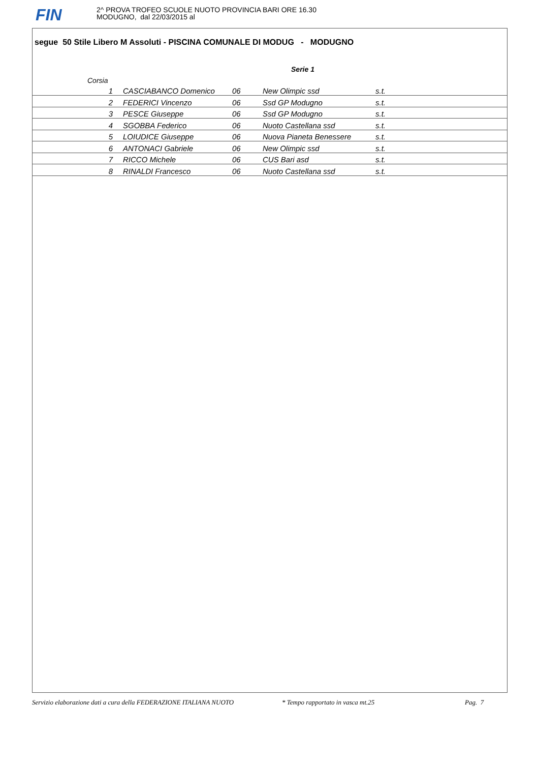FIN
2^ PROVA TROFEO SCUOLE NUOTO PROVINCIA BARI ORE 16.30
MODUGNO, dal 22/03/2015 al
segue 50 Stile Libero M Assoluti - PISCINA COMUNALE DI MODUG - MODUGNO
Serie 1
| | Corsia | | | | |
| | 1 | CASCIABANCO Domenico | 06 | New Olimpic ssd | s.t. |
| | 2 | FEDERICI Vincenzo | 06 | Ssd GP Modugno | s.t. |
| | 3 | PESCE Giuseppe | 06 | Ssd GP Modugno | s.t. |
| | 4 | SGOBBA Federico | 06 | Nuoto Castellana ssd | s.t. |
| | 5 | LOIUDICE Giuseppe | 06 | Nuova Pianeta Benessere | s.t. |
| | 6 | ANTONACI Gabriele | 06 | New Olimpic ssd | s.t. |
| | 7 | RICCO Michele | 06 | CUS Bari asd | s.t. |
| | 8 | RINALDI Francesco | 06 | Nuoto Castellana ssd | s.t. |
Servizio elaborazione dati a cura della FEDERAZIONE ITALIANA NUOTO * Tempo rapportato in vasca mt.25 Pag. 7